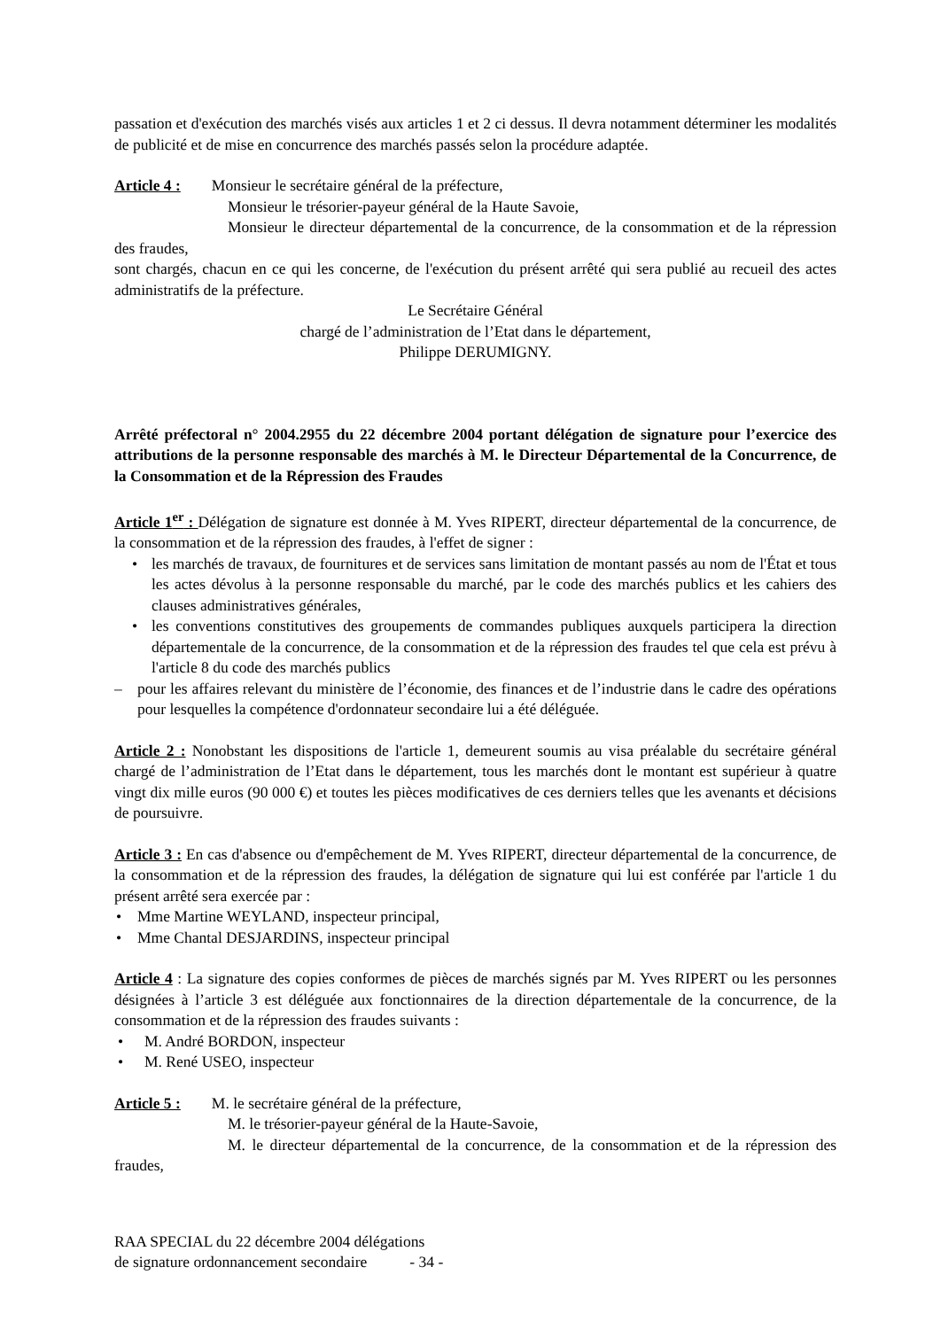passation et d'exécution des marchés visés aux articles 1 et 2 ci dessus. Il devra notamment déterminer les modalités de publicité et de mise en concurrence des marchés passés selon la procédure adaptée.
Article 4 : Monsieur le secrétaire général de la préfecture,
Monsieur le trésorier-payeur général de la Haute Savoie,
Monsieur le directeur départemental de la concurrence, de la consommation et de la répression des fraudes,
sont chargés, chacun en ce qui les concerne, de l'exécution du présent arrêté qui sera publié au recueil des actes administratifs de la préfecture.
Le Secrétaire Général
chargé de l’administration de l’Etat dans le département,
Philippe DERUMIGNY.
Arrêté préfectoral n° 2004.2955 du 22 décembre 2004 portant délégation de signature pour l’exercice des attributions de la personne responsable des marchés à M. le Directeur Départemental de la Concurrence, de la Consommation et de la Répression des Fraudes
Article 1<sup>er</sup> : Délégation de signature est donnée à M. Yves RIPERT, directeur départemental de la concurrence, de la consommation et de la répression des fraudes, à l'effet de signer :
• les marchés de travaux, de fournitures et de services sans limitation de montant passés au nom de l'État et tous les actes dévolus à la personne responsable du marché, par le code des marchés publics et les cahiers des clauses administratives générales,
• les conventions constitutives des groupements de commandes publiques auxquels participera la direction départementale de la concurrence, de la consommation et de la répression des fraudes tel que cela est prévu à l'article 8 du code des marchés publics
– pour les affaires relevant du ministère de l’économie, des finances et de l’industrie dans le cadre des opérations pour lesquelles la compétence d'ordonnateur secondaire lui a été déléguée.
Article 2 : Nonobstant les dispositions de l'article 1, demeurent soumis au visa préalable du secrétaire général chargé de l’administration de l’Etat dans le département, tous les marchés dont le montant est supérieur à quatre vingt dix mille euros (90 000 €) et toutes les pièces modificatives de ces derniers telles que les avenants et décisions de poursuivre.
Article 3 : En cas d'absence ou d'empêchement de M. Yves RIPERT, directeur départemental de la concurrence, de la consommation et de la répression des fraudes, la délégation de signature qui lui est conférée par l'article 1 du présent arrêté sera exercée par :
• Mme Martine WEYLAND, inspecteur principal,
• Mme Chantal DESJARDINS, inspecteur principal
Article 4 : La signature des copies conformes de pièces de marchés signés par M. Yves RIPERT ou les personnes désignées à l’article 3 est déléguée aux fonctionnaires de la direction départementale de la concurrence, de la consommation et de la répression des fraudes suivants :
• M. André BORDON, inspecteur
• M. René USEO, inspecteur
Article 5 : M. le secrétaire général de la préfecture,
M. le trésorier-payeur général de la Haute-Savoie,
M. le directeur départemental de la concurrence, de la consommation et de la répression des fraudes,
RAA SPECIAL du 22 décembre 2004 délégations
de signature ordonnancement secondaire - 34 -